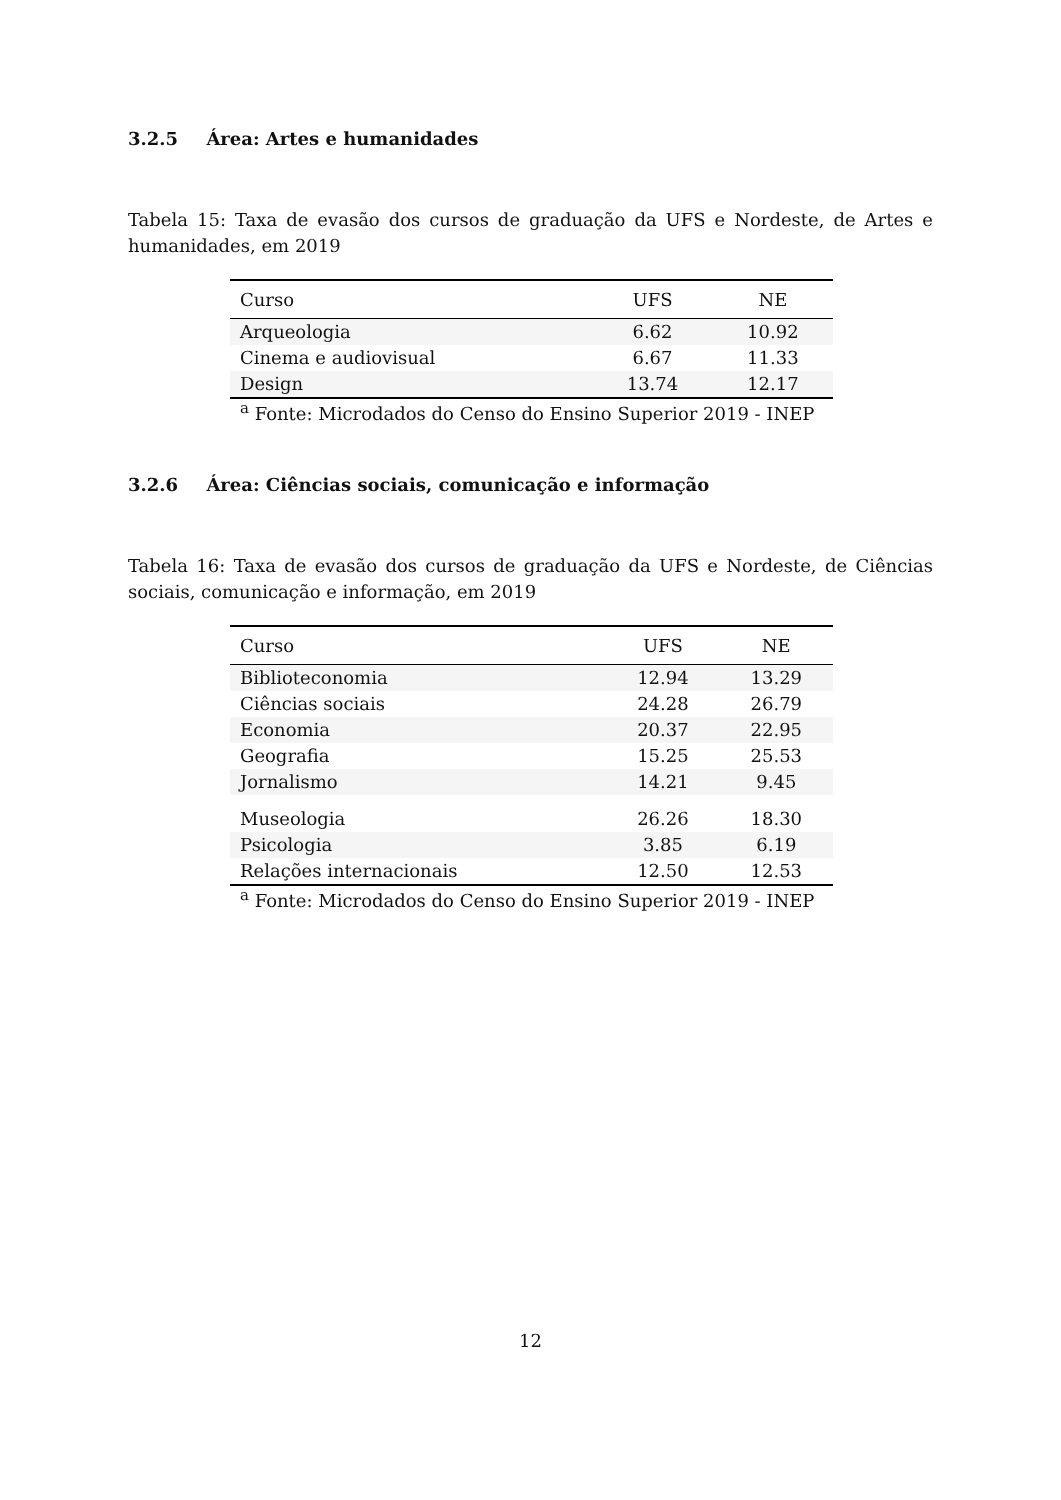3.2.5 Área: Artes e humanidades
Tabela 15: Taxa de evasão dos cursos de graduação da UFS e Nordeste, de Artes e humanidades, em 2019
| Curso | UFS | NE |
| --- | --- | --- |
| Arqueologia | 6.62 | 10.92 |
| Cinema e audiovisual | 6.67 | 11.33 |
| Design | 13.74 | 12.17 |
<sup>a</sup> Fonte: Microdados do Censo do Ensino Superior 2019 - INEP
3.2.6 Área: Ciências sociais, comunicação e informação
Tabela 16: Taxa de evasão dos cursos de graduação da UFS e Nordeste, de Ciências sociais, comunicação e informação, em 2019
| Curso | UFS | NE |
| --- | --- | --- |
| Biblioteconomia | 12.94 | 13.29 |
| Ciências sociais | 24.28 | 26.79 |
| Economia | 20.37 | 22.95 |
| Geografia | 15.25 | 25.53 |
| Jornalismo | 14.21 | 9.45 |
| Museologia | 26.26 | 18.30 |
| Psicologia | 3.85 | 6.19 |
| Relações internacionais | 12.50 | 12.53 |
<sup>a</sup> Fonte: Microdados do Censo do Ensino Superior 2019 - INEP
12